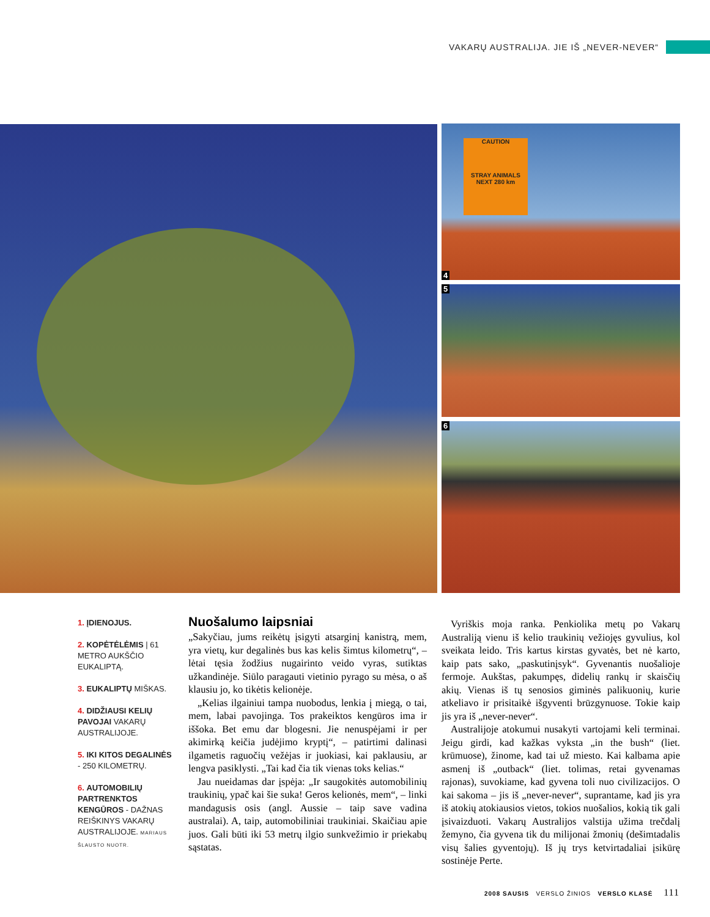VAKARŲ AUSTRALIJA. JIE IŠ „NEVER-NEVER“
4
CAUTION
STRAY ANIMALS
NEXT 280 km
5
6
1. ĮDIENOJUS.
2. KOPĖTĖLĖMIS | 61 METRO AUKŠČIO EUKALIPTĄ.
3. EUKALIPTŲ MIŠKAS.
4. DIDŽIAUSI KELIŲ PAVOJAI VAKARŲ AUSTRALIJOJE.
5. IKI KITOS DEGALINĖS - 250 KILOMETRŲ.
6. AUTOMOBILIŲ PARTRENKTOS KENGŪROS - DAŽNAS REIŠKINYS VAKARŲ AUSTRALIJOJE. MARIAUS ŠLAUSTO NUOTR.
Nuošalumo laipsniai
„Sakyčiau, jums reikėtų įsigyti atsarginį kanistrą, mem, yra vietų, kur degalinės bus kas kelis šimtus kilometrų“, – lėtai tęsia žodžius nugairinto veido vyras, sutiktas užkandinėje. Siūlo paragauti vietinio pyrago su mėsa, o aš klausiu jo, ko tikėtis kelionėje.
„Kelias ilgainiui tampa nuobodus, lenkia į miegą, o tai, mem, labai pavojinga. Tos prakeiktos kengūros ima ir iššoka. Bet emu dar blogesni. Jie nenuspėjami ir per akimirką keičia judėjimo kryptį“, – patirtimi dalinasi ilgametis raguočių vežėjas ir juokiasi, kai paklausiu, ar lengva pasiklysti. „Tai kad čia tik vienas toks kelias.“
Jau nueidamas dar įspėja: „Ir saugokitės automobilinių traukinių, ypač kai šie suka! Geros kelionės, mem“, – linki mandagusis osis (angl. Aussie – taip save vadina australai). A, taip, automobiliniai traukiniai. Skaičiau apie juos. Gali būti iki 53 metrų ilgio sunkvežimio ir priekabų sąstatas.
Vyriškis moja ranka. Penkiolika metų po Vakarų Australiją vienu iš kelio traukinių vežiojęs gyvulius, kol sveikata leido. Tris kartus kirstas gyvatės, bet nė karto, kaip pats sako, „paskutinįsyk“. Gyvenantis nuošalioje fermoje. Aukštas, pakumpęs, didelių rankų ir skaisčių akių. Vienas iš tų senosios giminės palikuonių, kurie atkeliavo ir prisitaikė išgyventi brūzgynuose. Tokie kaip jis yra iš „never-never“.
Australijoje atokumui nusakyti vartojami keli terminai. Jeigu girdi, kad kažkas vyksta „in the bush“ (liet. krūmuose), žinome, kad tai už miesto. Kai kalbama apie asmenį iš „outback“ (liet. tolimas, retai gyvenamas rajonas), suvokiame, kad gyvena toli nuo civilizacijos. O kai sakoma – jis iš „never-never“, suprantame, kad jis yra iš atokių atokiausios vietos, tokios nuošalios, kokią tik gali įsivaizduoti. Vakarų Australijos valstija užima trečdalį žemyno, čia gyvena tik du milijonai žmonių (dešimtadalis visų šalies gyventojų). Iš jų trys ketvirtadaliai įsikūrę sostinėje Perte.
2008 SAUSIS VERSLO ŽINIOS VERSLO KLASĖ 111